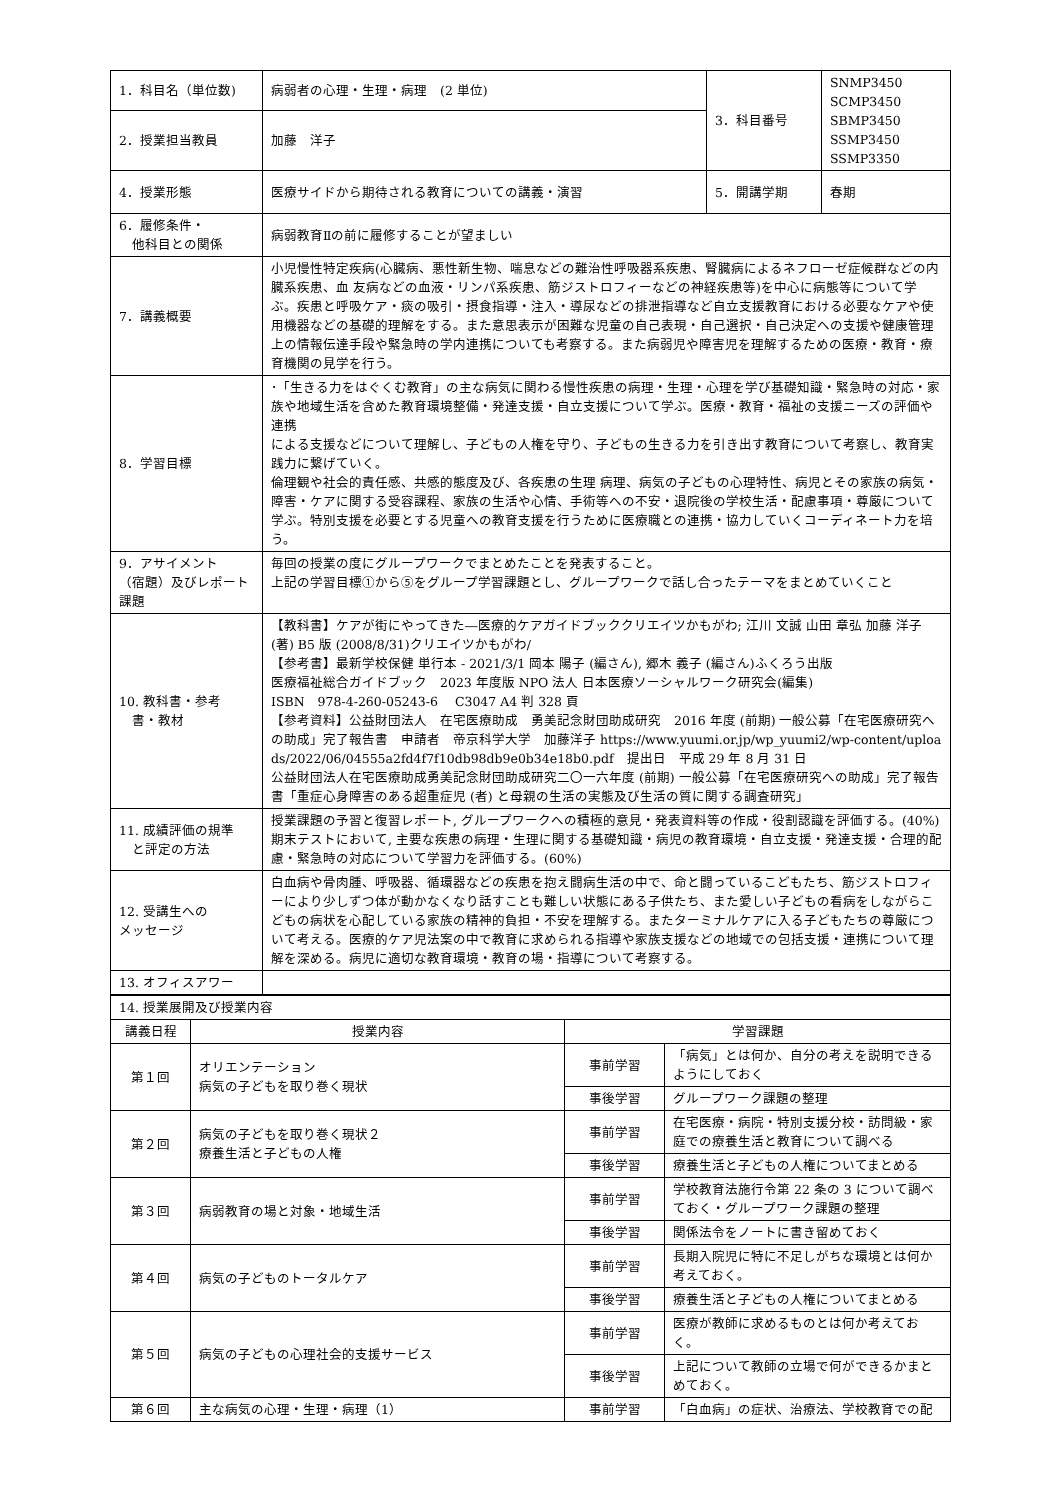| 1．科目名（単位数) | 病弱者の心理・生理・病理 (2 単位) | 3．科目番号 | SNMP3450 SCMP3450 SBMP3450 SSMP3450 SSMP3350 |
| 2．授業担当教員 | 加藤 洋子 | | |
| 4．授業形態 | 医療サイドから期待される教育についての講義・演習 | 5．開講学期 | 春期 |
| 6．履修条件・ 他科目との関係 | 病弱教育Ⅱの前に履修することが望ましい | | |
| 7．講義概要 | 小児慢性特定疾病(心臓病、悪性新生物、喘息などの難治性呼吸器系疾患、腎臓病によるネフローゼ症候群などの内臓系疾患、血 友病などの血液・リンパ系疾患、筋ジストロフィーなどの神経疾患等)を中心に病態等について学ぶ。疾患と呼吸ケア・痰の吸引・摂食指導・注入・導尿などの排泄指導など自立支援教育における必要なケアや使用機器などの基礎的理解をする。また意思表示が困難な児童の自己表現・自己選択・自己決定への支援や健康管理上の情報伝達手段や緊急時の学内連携についても考察する。また病弱児や障害児を理解するための医療・教育・療育機関の見学を行う。 | | |
| 8．学習目標 | ･「生きる力をはぐくむ教育」の主な病気に関わる慢性疾患の病理・生理・心理を学び基礎知識・緊急時の対応・家族や地域生活を含めた教育環境整備・発達支援・自立支援について学ぶ。医療・教育・福祉の支援ニーズの評価や連携 による支援などについて理解し、子どもの人権を守り、子どもの生きる力を引き出す教育について考察し、教育実践力に繋げていく。 倫理観や社会的責任感、共感的態度及び、各疾患の生理 病理、病気の子どもの心理特性、病児とその家族の病気・障害・ケアに関する受容課程、家族の生活や心情、手術等への不安・退院後の学校生活・配慮事項・尊厳について学ぶ。特別支援を必要とする児童への教育支援を行うために医療職との連携・協力していくコーディネート力を培う。 | | |
| 9．アサイメント （宿題）及びレポート課題 | 毎回の授業の度にグループワークでまとめたことを発表すること。 上記の学習目標①から⑤をグループ学習課題とし、グループワークで話し合ったテーマをまとめていくこと | | |
| 10. 教科書・参考 書・教材 | 【教科書】ケアが街にやってきた―医療的ケアガイドブッククリエイツかもがわ; 江川 文誠 山田 章弘 加藤 洋子 (著) B5 版 (2008/8/31)クリエイツかもがわ/ 【参考書】最新学校保健 単行本 - 2021/3/1 岡本 陽子 (編さん), 郷木 義子 (編さん)ふくろう出版 医療福祉総合ガイドブック 2023 年度版 NPO 法人 日本医療ソーシャルワーク研究会(編集) ISBN 978-4-260-05243-6 C3047 A4 判 328 頁 【参考資料】公益財団法人 在宅医療助成 勇美記念財団助成研究 2016 年度 (前期) 一般公募「在宅医療研究への助成」完了報告書 申請者 帝京科学大学 加藤洋子 https://www.yuumi.or.jp/wp_yuumi2/wp-content/uploads/2022/06/04555a2fd4f7f10db98db9e0b34e18b0.pdf 提出日 平成 29 年 8 月 31 日 公益財団法人在宅医療助成勇美記念財団助成研究二〇一六年度 (前期) 一般公募「在宅医療研究への助成」完了報告書「重症心身障害のある超重症児 (者) と母親の生活の実態及び生活の質に関する調査研究」 | | |
| 11. 成績評価の規準 と評定の方法 | 授業課題の予習と復習レポート, グループワークへの積極的意見・発表資料等の作成・役割認識を評価する。(40%) 期末テストにおいて, 主要な疾患の病理・生理に関する基礎知識・病児の教育環境・自立支援・発達支援・合理的配慮・緊急時の対応について学習力を評価する。(60%) | | |
| 12. 受講生への メッセージ | 白血病や骨肉腫、呼吸器、循環器などの疾患を抱え闘病生活の中で、命と闘っているこどもたち、筋ジストロフィーにより少しずつ体が動かなくなり話すことも難しい状態にある子供たち、また愛しい子どもの看病をしながらこどもの病状を心配している家族の精神的負担・不安を理解する。またターミナルケアに入る子どもたちの尊厳について考える。医療的ケア児法案の中で教育に求められる指導や家族支援などの地域での包括支援・連携について理解を深める。病児に適切な教育環境・教育の場・指導について考察する。 | | |
| 13. オフィスアワー | | | |
| 14. 授業展開及び授業内容 | | | |
| 講義日程 | 授業内容 | 学習課題 | |
| 第１回 | オリエンテーション 病気の子どもを取り巻く現状 | 事前学習 | 「病気」とは何か、自分の考えを説明できるようにしておく |
| | | 事後学習 | グループワーク課題の整理 |
| 第２回 | 病気の子どもを取り巻く現状２ 療養生活と子どもの人権 | 事前学習 | 在宅医療・病院・特別支援分校・訪問級・家庭での療養生活と教育について調べる |
| | | 事後学習 | 療養生活と子どもの人権についてまとめる |
| 第３回 | 病弱教育の場と対象・地域生活 | 事前学習 | 学校教育法施行令第 22 条の 3 について調べておく・グループワーク課題の整理 |
| | | 事後学習 | 関係法令をノートに書き留めておく |
| 第４回 | 病気の子どものトータルケア | 事前学習 | 長期入院児に特に不足しがちな環境とは何か考えておく。 |
| | | 事後学習 | 療養生活と子どもの人権についてまとめる |
| 第５回 | 病気の子どもの心理社会的支援サービス | 事前学習 | 医療が教師に求めるものとは何か考えておく。 |
| | | 事後学習 | 上記について教師の立場で何ができるかまとめておく。 |
| 第６回 | 主な病気の心理・生理・病理（1） | 事前学習 | 「白血病」の症状、治療法、学校教育での配 |